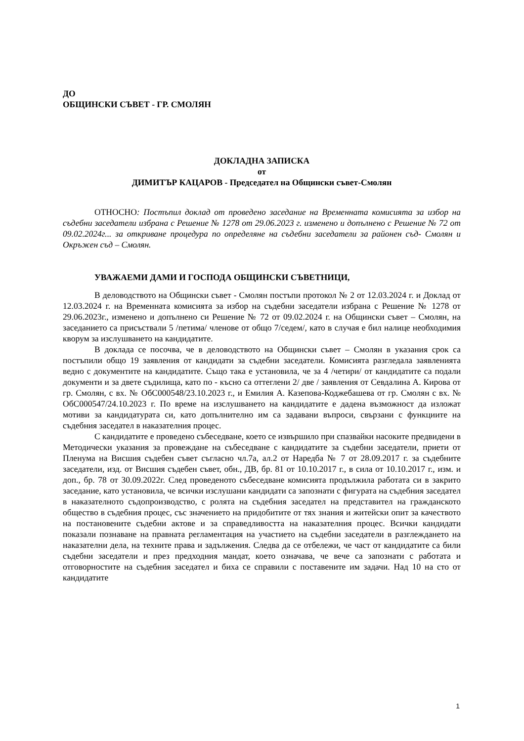ДО
ОБЩИНСКИ СЪВЕТ - ГР. СМОЛЯН
ДОКЛАДНА ЗАПИСКА
от
ДИМИТЪР КАЦАРОВ - Председател на Общински съвет-Смолян
ОТНОСНО: Постъпил доклад от проведено заседание на Временната комисията за избор на съдебни заседатели избрана с Решение № 1278 от 29.06.2023 г. изменено и допълнено с Решение № 72 от 09.02.2024г... за откриване процедура по определяне на съдебни заседатели за районен съд- Смолян и Окръжен съд – Смолян.
УВАЖАЕМИ ДАМИ И ГОСПОДА ОБЩИНСКИ СЪВЕТНИЦИ,
В деловодството на Общински съвет - Смолян постъпи протокол № 2 от 12.03.2024 г. и Доклад от 12.03.2024 г. на Временната комисията за избор на съдебни заседатели избрана с Решение № 1278 от 29.06.2023г., изменено и допълнено си Решение № 72 от 09.02.2024 г. на Общински съвет – Смолян, на заседанието са присъствали 5 /петима/ членове от общо 7/седем/, като в случая е бил налице необходимия кворум за изслушването на кандидатите.
В доклада се посочва, че в деловодството на Общински съвет – Смолян в указания срок са постъпили общо 19 заявления от кандидати за съдебни заседатели. Комисията разгледала заявленията ведно с документите на кандидатите. Също така е установила, че за 4 /четири/ от кандидатите са подали документи и за двете съдилища, като по - късно са оттеглени 2/ две / заявления от Севдалина А. Кирова от гр. Смолян, с вх. № ОбС000548/23.10.2023 г., и Емилия А. Казепова-Коджебашева от гр. Смолян с вх. № ОбС000547/24.10.2023 г. По време на изслушването на кандидатите е дадена възможност да изложат мотиви за кандидатурата си, като допълнително им са задавани въпроси, свързани с функциите на съдебния заседател в наказателния процес.
С кандидатите е проведено събеседване, което се извършило при спазвайки насоките предвидени в Методически указания за провеждане на събеседване с кандидатите за съдебни заседатели, приети от Пленума на Висшия съдебен съвет съгласно чл.7а, ал.2 от Наредба № 7 от 28.09.2017 г. за съдебните заседатели, изд. от Висшия съдебен съвет, обн., ДВ, бр. 81 от 10.10.2017 г., в сила от 10.10.2017 г., изм. и доп., бр. 78 от 30.09.2022г. След проведеното събеседване комисията продължила работата си в закрито заседание, като установила, че всички изслушани кандидати са запознати с фигурата на съдебния заседател в наказателното съдопроизводство, с ролята на съдебния заседател на представител на гражданското общество в съдебния процес, със значението на придобитите от тях знания и житейски опит за качеството на постановените съдебни актове и за справедливостта на наказателния процес. Всички кандидати показали познаване на правната регламентация на участието на съдебни заседатели в разглеждането на наказателни дела, на техните права и задължения. Следва да се отбележи, че част от кандидатите са били съдебни заседатели и през предходния мандат, което означава, че вече са запознати с работата и отговорностите на съдебния заседател и биха се справили с поставените им задачи. Над 10 на сто от кандидатите
1